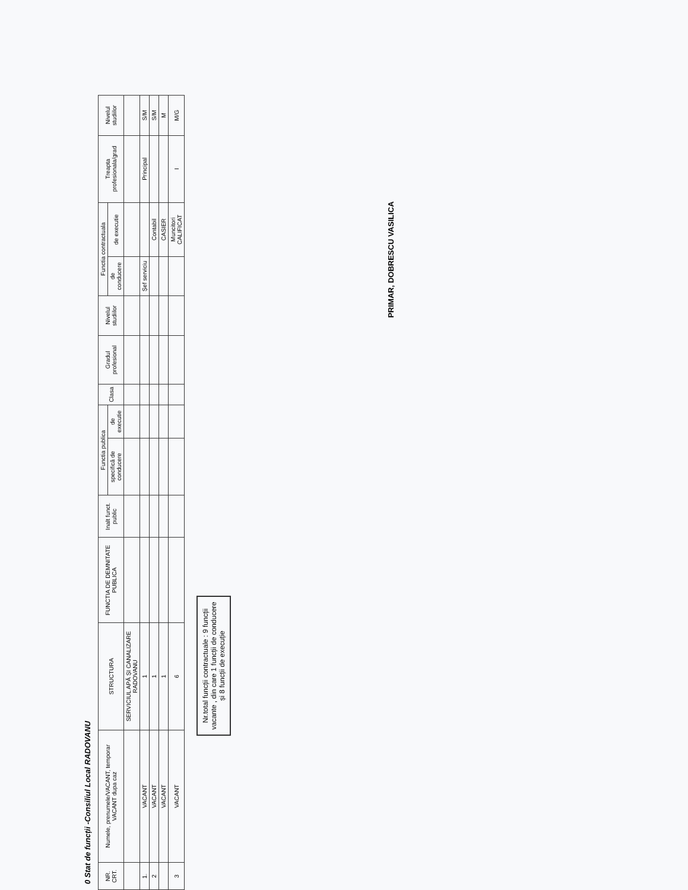0 Stat de funcții -Consiliul Local RADOVANU
| NR. CRT. | Numele, prenumele/VACANT, temporar VACANT dupa caz | STRUCTURA | FUNCTIA DE DEMNITATE PUBLICA | Inalt funct. public | Functia publica | | Clasa | Gradul profesional | Nivelul studiilor | Functia contractuala | | Treapta profesionala/grad | Nivelul studiilor |
| --- | --- | --- | --- | --- | --- | --- | --- | --- | --- | --- | --- | --- | --- |
| | | | | | specifică de conducere | de executie | | | | de conducere | de executie | | |
| | | SERVICIUL APĂ ȘI CANALIZARE RADOVANU | | | | | | | | | | | |
| 1. | VACANT | 1 | | | | | | | | Șef serviciu | | Principal | S/M |
| 2 | VACANT | 1 | | | | | | | | | Contabil | | S/M |
| | VACANT | 1 | | | | | | | | | CASIER | | M |
| 3 | VACANT | 6 | | | | | | | | | Muncitori CALIFICAT | I | M/G |
Nr.total funcții contractuale : 9 funcții vacante , din care 1 funcții de conducere și 8 funcții de execuție
PRIMAR, DOBRESCU VASILICA